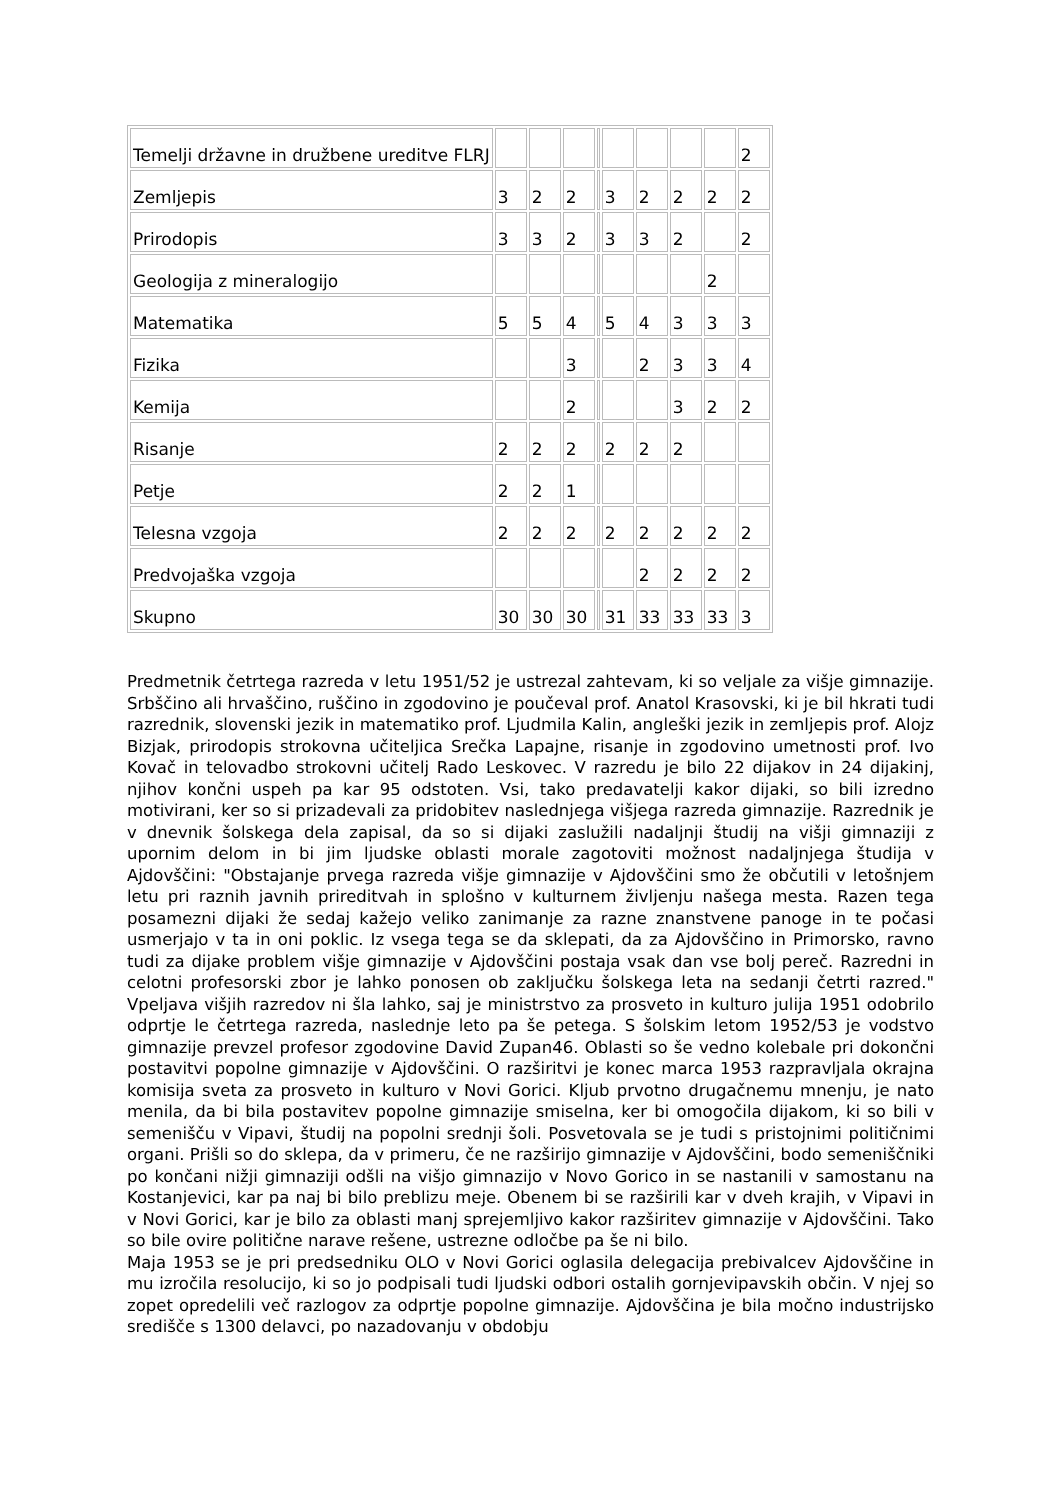| Temelji državne in družbene ureditve FLRJ | | | | | | | | | 2 |
| Zemljepis | 3 | 2 | 2 | | 3 | 2 | 2 | 2 | 2 |
| Prirodopis | 3 | 3 | 2 | | 3 | 3 | 2 | | 2 |
| Geologija z mineralogijo | | | | | | | | 2 | |
| Matematika | 5 | 5 | 4 | | 5 | 4 | 3 | 3 | 3 |
| Fizika | | | 3 | | | 2 | 3 | 3 | 4 |
| Kemija | | | 2 | | | | 3 | 2 | 2 |
| Risanje | 2 | 2 | 2 | | 2 | 2 | 2 | | |
| Petje | 2 | 2 | 1 | | | | | | |
| Telesna vzgoja | 2 | 2 | 2 | | 2 | 2 | 2 | 2 | 2 |
| Predvojaška vzgoja | | | | | | 2 | 2 | 2 | 2 |
| Skupno | 30 | 30 | 30 | | 31 | 33 | 33 | 33 | 3 |
Predmetnik četrtega razreda v letu 1951/52 je ustrezal zahtevam, ki so veljale za višje gimnazije. Srbščino ali hrvaščino, ruščino in zgodovino je poučeval prof. Anatol Krasovski, ki je bil hkrati tudi razrednik, slovenski jezik in matematiko prof. Ljudmila Kalin, angleški jezik in zemljepis prof. Alojz Bizjak, prirodopis strokovna učiteljica Srečka Lapajne, risanje in zgodovino umetnosti prof. Ivo Kovač in telovadbo strokovni učitelj Rado Leskovec. V razredu je bilo 22 dijakov in 24 dijakinj, njihov končni uspeh pa kar 95 odstoten. Vsi, tako predavatelji kakor dijaki, so bili izredno motivirani, ker so si prizadevali za pridobitev naslednjega višjega razreda gimnazije. Razrednik je v dnevnik šolskega dela zapisal, da so si dijaki zaslužili nadaljnji študij na višji gimnaziji z upornim delom in bi jim ljudske oblasti morale zagotoviti možnost nadaljnjega študija v Ajdovščini: "Obstajanje prvega razreda višje gimnazije v Ajdovščini smo že občutili v letošnjem letu pri raznih javnih prireditvah in splošno v kulturnem življenju našega mesta. Razen tega posamezni dijaki že sedaj kažejo veliko zanimanje za razne znanstvene panoge in te počasi usmerjajo v ta in oni poklic. Iz vsega tega se da sklepati, da za Ajdovščino in Primorsko, ravno tudi za dijake problem višje gimnazije v Ajdovščini postaja vsak dan vse bolj pereč. Razredni in celotni profesorski zbor je lahko ponosen ob zaključku šolskega leta na sedanji četrti razred." Vpeljava višjih razredov ni šla lahko, saj je ministrstvo za prosveto in kulturo julija 1951 odobrilo odprtje le četrtega razreda, naslednje leto pa še petega. S šolskim letom 1952/53 je vodstvo gimnazije prevzel profesor zgodovine David Zupan46. Oblasti so še vedno kolebale pri dokončni postavitvi popolne gimnazije v Ajdovščini. O razširitvi je konec marca 1953 razpravljala okrajna komisija sveta za prosveto in kulturo v Novi Gorici. Kljub prvotno drugačnemu mnenju, je nato menila, da bi bila postavitev popolne gimnazije smiselna, ker bi omogočila dijakom, ki so bili v semenišču v Vipavi, študij na popolni srednji šoli. Posvetovala se je tudi s pristojnimi političnimi organi. Prišli so do sklepa, da v primeru, če ne razširijo gimnazije v Ajdovščini, bodo semeniščniki po končani nižji gimnaziji odšli na višjo gimnazijo v Novo Gorico in se nastanili v samostanu na Kostanjevici, kar pa naj bi bilo preblizu meje. Obenem bi se razširili kar v dveh krajih, v Vipavi in v Novi Gorici, kar je bilo za oblasti manj sprejemljivo kakor razširitev gimnazije v Ajdovščini. Tako so bile ovire politične narave rešene, ustrezne odločbe pa še ni bilo.
Maja 1953 se je pri predsedniku OLO v Novi Gorici oglasila delegacija prebivalcev Ajdovščine in mu izročila resolucijo, ki so jo podpisali tudi ljudski odbori ostalih gornjevipavskih občin. V njej so zopet opredelili več razlogov za odprtje popolne gimnazije. Ajdovščina je bila močno industrijsko središče s 1300 delavci, po nazadovanju v obdobju